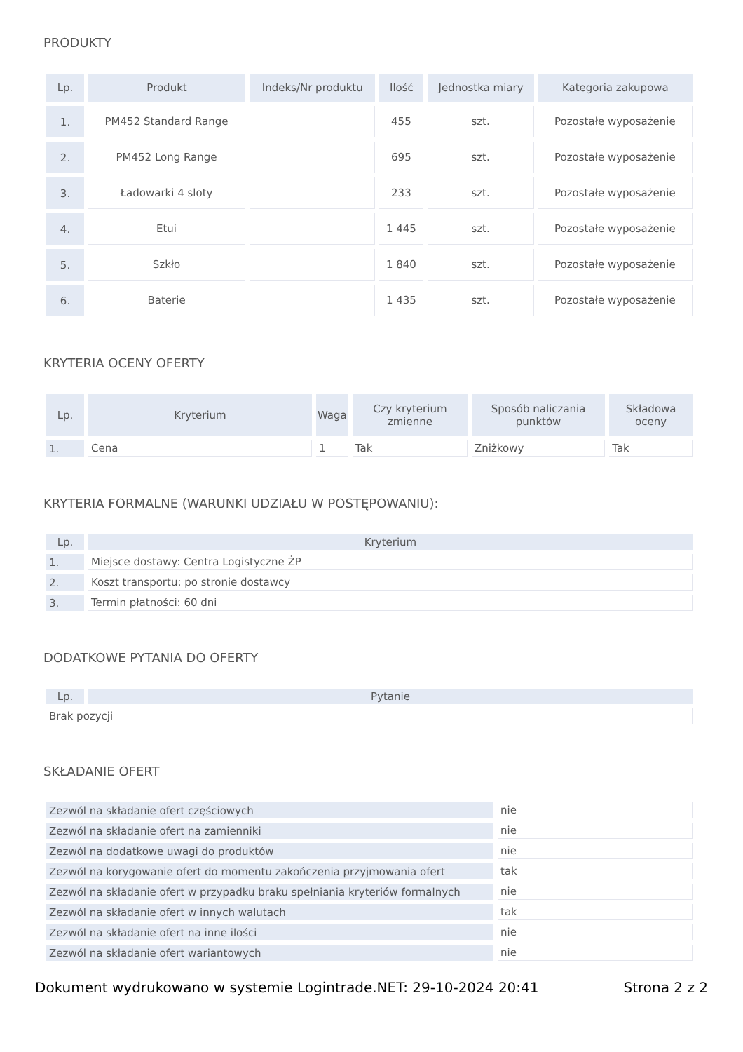PRODUKTY
| Lp. | Produkt | Indeks/Nr produktu | Ilość | Jednostka miary | Kategoria zakupowa |
| --- | --- | --- | --- | --- | --- |
| 1. | PM452 Standard Range | | 455 | szt. | Pozostałe wyposażenie |
| 2. | PM452 Long Range | | 695 | szt. | Pozostałe wyposażenie |
| 3. | Ładowarki 4 sloty | | 233 | szt. | Pozostałe wyposażenie |
| 4. | Etui | | 1 445 | szt. | Pozostałe wyposażenie |
| 5. | Szkło | | 1 840 | szt. | Pozostałe wyposażenie |
| 6. | Baterie | | 1 435 | szt. | Pozostałe wyposażenie |
KRYTERIA OCENY OFERTY
| Lp. | Kryterium | Waga | Czy kryterium zmienne | Sposób naliczania punktów | Składowa oceny |
| --- | --- | --- | --- | --- | --- |
| 1. | Cena | 1 | Tak | Zniżkowy | Tak |
KRYTERIA FORMALNE (WARUNKI UDZIAŁU W POSTĘPOWANIU):
| Lp. | Kryterium |
| --- | --- |
| 1. | Miejsce dostawy: Centra Logistyczne ŻP |
| 2. | Koszt transportu: po stronie dostawcy |
| 3. | Termin płatności: 60 dni |
DODATKOWE PYTANIA DO OFERTY
| Lp. | Pytanie |
| --- | --- |
| Brak pozycji | |
SKŁADANIE OFERT
| Zezwól na składanie ofert częściowych | nie |
| Zezwól na składanie ofert na zamienniki | nie |
| Zezwól na dodatkowe uwagi do produktów | nie |
| Zezwól na korygowanie ofert do momentu zakończenia przyjmowania ofert | tak |
| Zezwól na składanie ofert w przypadku braku spełniania kryteriów formalnych | nie |
| Zezwól na składanie ofert w innych walutach | tak |
| Zezwól na składanie ofert na inne ilości | nie |
| Zezwól na składanie ofert wariantowych | nie |
Dokument wydrukowano w systemie Logintrade.NET: 29-10-2024 20:41 Strona 2 z 2